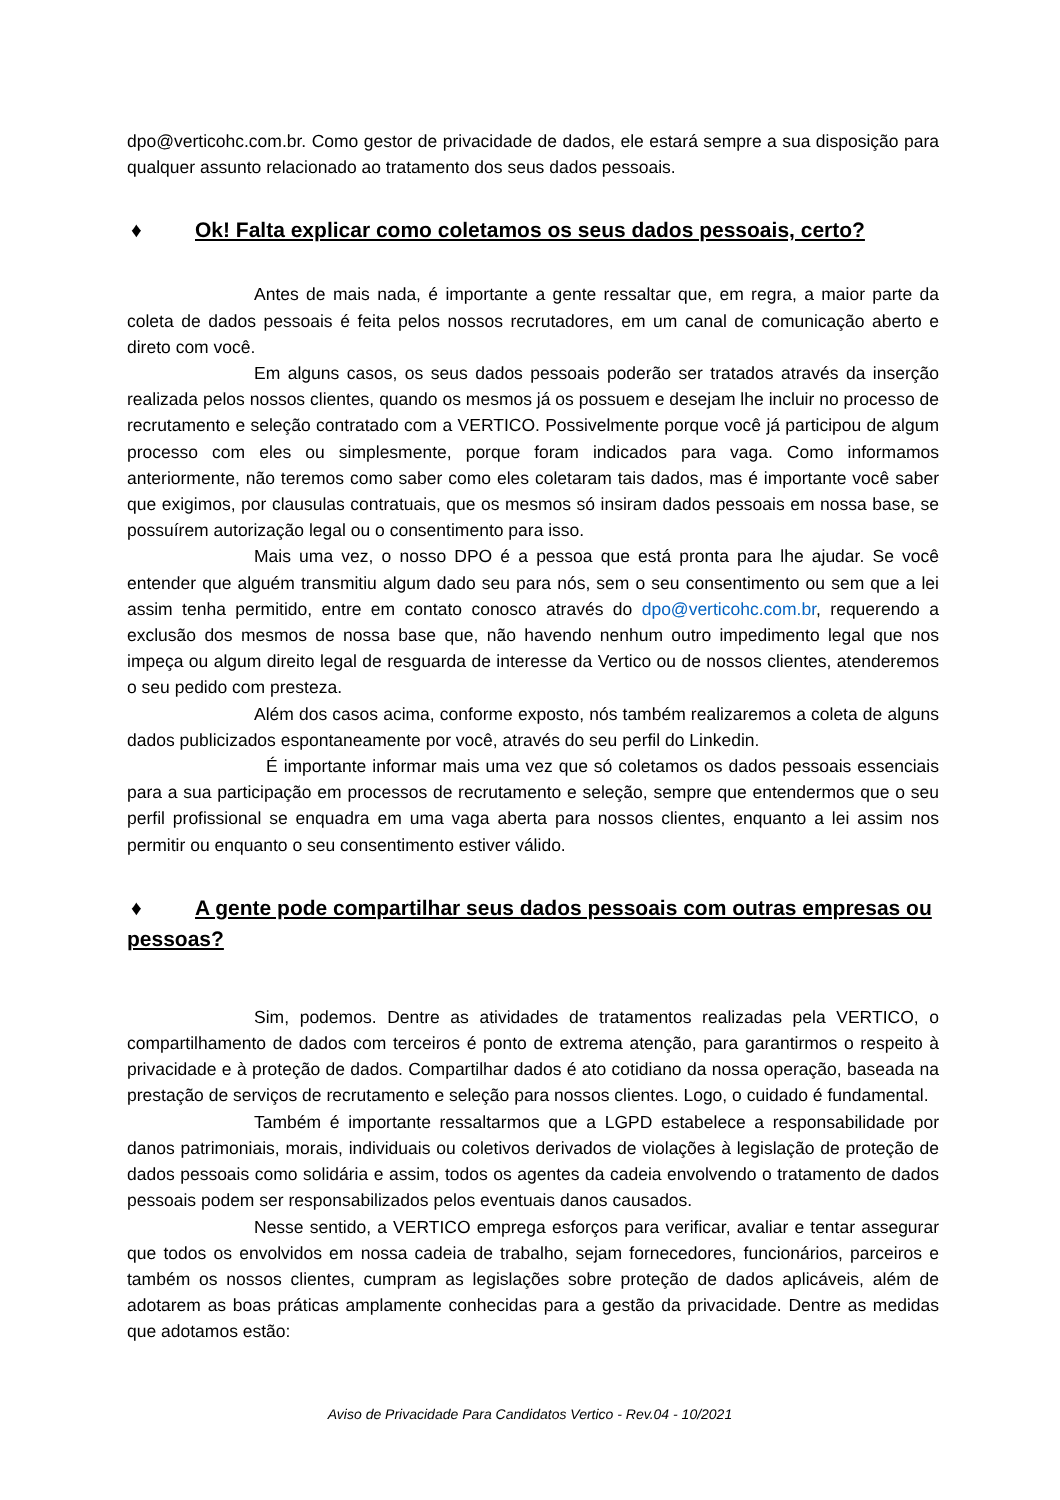dpo@verticohc.com.br. Como gestor de privacidade de dados, ele estará sempre a sua disposição para qualquer assunto relacionado ao tratamento dos seus dados pessoais.
♦ Ok! Falta explicar como coletamos os seus dados pessoais, certo?
Antes de mais nada, é importante a gente ressaltar que, em regra, a maior parte da coleta de dados pessoais é feita pelos nossos recrutadores, em um canal de comunicação aberto e direto com você.
Em alguns casos, os seus dados pessoais poderão ser tratados através da inserção realizada pelos nossos clientes, quando os mesmos já os possuem e desejam lhe incluir no processo de recrutamento e seleção contratado com a VERTICO. Possivelmente porque você já participou de algum processo com eles ou simplesmente, porque foram indicados para vaga. Como informamos anteriormente, não teremos como saber como eles coletaram tais dados, mas é importante você saber que exigimos, por clausulas contratuais, que os mesmos só insiram dados pessoais em nossa base, se possuírem autorização legal ou o consentimento para isso.
Mais uma vez, o nosso DPO é a pessoa que está pronta para lhe ajudar. Se você entender que alguém transmitiu algum dado seu para nós, sem o seu consentimento ou sem que a lei assim tenha permitido, entre em contato conosco através do dpo@verticohc.com.br, requerendo a exclusão dos mesmos de nossa base que, não havendo nenhum outro impedimento legal que nos impeça ou algum direito legal de resguarda de interesse da Vertico ou de nossos clientes, atenderemos o seu pedido com presteza.
Além dos casos acima, conforme exposto, nós também realizaremos a coleta de alguns dados publicizados espontaneamente por você, através do seu perfil do Linkedin.
É importante informar mais uma vez que só coletamos os dados pessoais essenciais para a sua participação em processos de recrutamento e seleção, sempre que entendermos que o seu perfil profissional se enquadra em uma vaga aberta para nossos clientes, enquanto a lei assim nos permitir ou enquanto o seu consentimento estiver válido.
♦ A gente pode compartilhar seus dados pessoais com outras empresas ou pessoas?
Sim, podemos. Dentre as atividades de tratamentos realizadas pela VERTICO, o compartilhamento de dados com terceiros é ponto de extrema atenção, para garantirmos o respeito à privacidade e à proteção de dados. Compartilhar dados é ato cotidiano da nossa operação, baseada na prestação de serviços de recrutamento e seleção para nossos clientes. Logo, o cuidado é fundamental.
Também é importante ressaltarmos que a LGPD estabelece a responsabilidade por danos patrimoniais, morais, individuais ou coletivos derivados de violações à legislação de proteção de dados pessoais como solidária e assim, todos os agentes da cadeia envolvendo o tratamento de dados pessoais podem ser responsabilizados pelos eventuais danos causados.
Nesse sentido, a VERTICO emprega esforços para verificar, avaliar e tentar assegurar que todos os envolvidos em nossa cadeia de trabalho, sejam fornecedores, funcionários, parceiros e também os nossos clientes, cumpram as legislações sobre proteção de dados aplicáveis, além de adotarem as boas práticas amplamente conhecidas para a gestão da privacidade. Dentre as medidas que adotamos estão:
Aviso de Privacidade Para Candidatos Vertico - Rev.04 - 10/2021